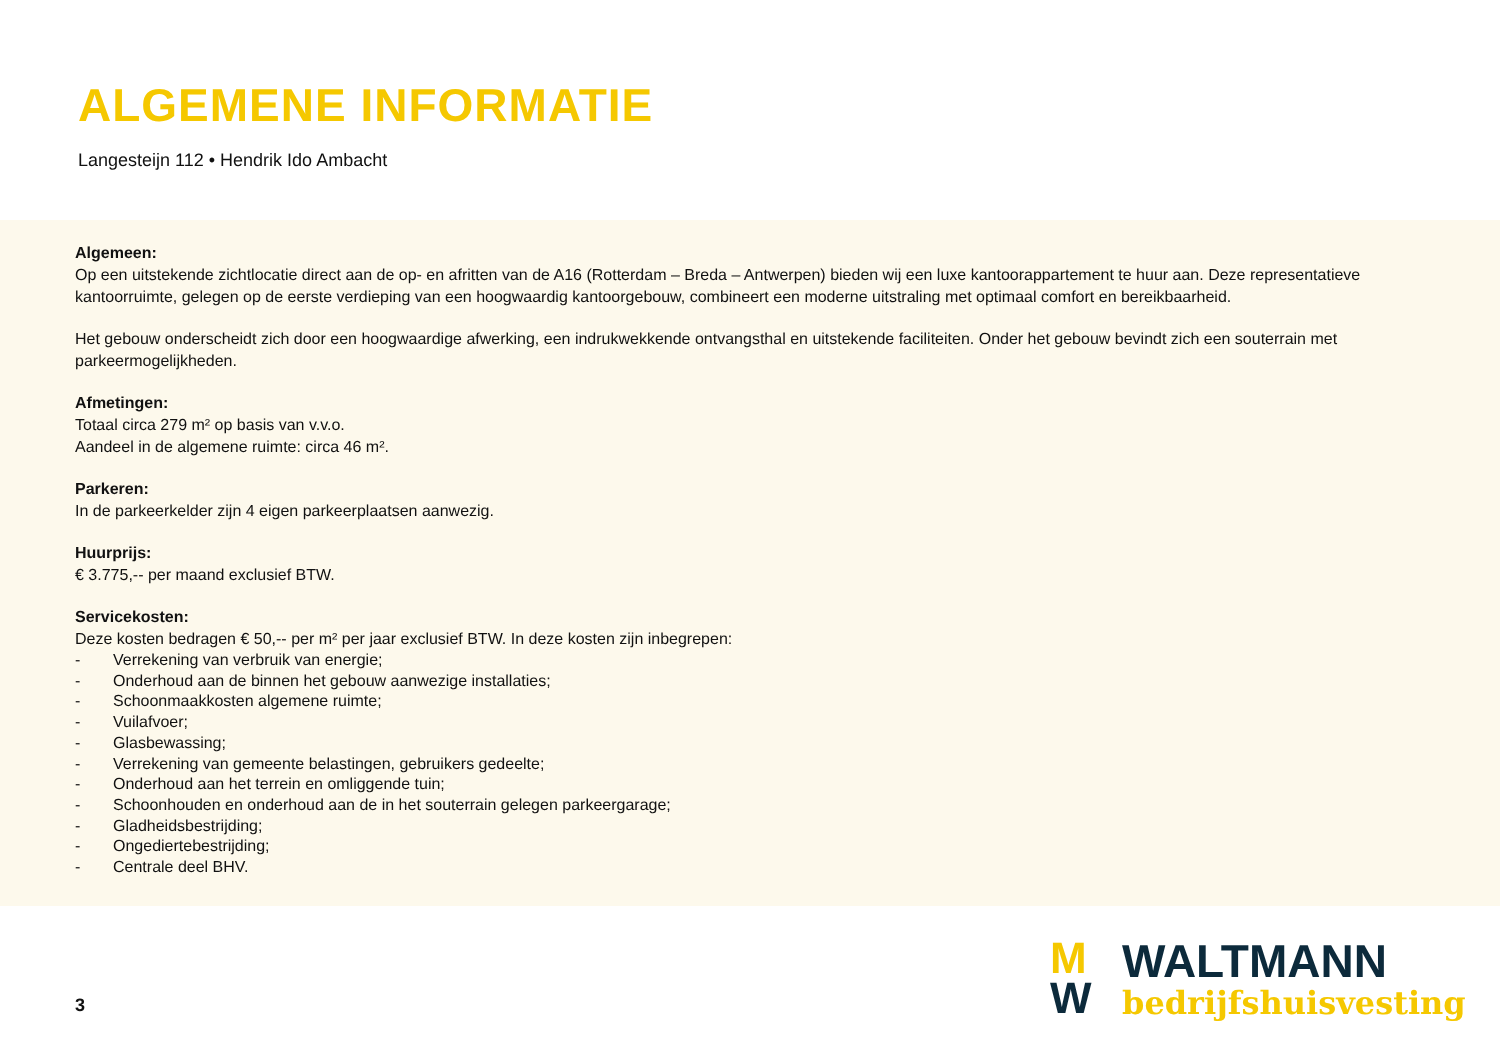ALGEMENE INFORMATIE
Langesteijn 112 • Hendrik Ido Ambacht
Algemeen:
Op een uitstekende zichtlocatie direct aan de op- en afritten van de A16 (Rotterdam – Breda – Antwerpen) bieden wij een luxe kantoorappartement te huur aan. Deze representatieve kantoorruimte, gelegen op de eerste verdieping van een hoogwaardig kantoorgebouw, combineert een moderne uitstraling met optimaal comfort en bereikbaarheid.
Het gebouw onderscheidt zich door een hoogwaardige afwerking, een indrukwekkende ontvangsthal en uitstekende faciliteiten. Onder het gebouw bevindt zich een souterrain met parkeermogelijkheden.
Afmetingen:
Totaal circa 279 m² op basis van v.v.o.
Aandeel in de algemene ruimte: circa 46 m².
Parkeren:
In de parkeerkelder zijn 4 eigen parkeerplaatsen aanwezig.
Huurprijs:
€ 3.775,-- per maand exclusief BTW.
Servicekosten:
Deze kosten bedragen € 50,-- per m² per jaar exclusief BTW. In deze kosten zijn inbegrepen:
- Verrekening van verbruik van energie;
- Onderhoud aan de binnen het gebouw aanwezige installaties;
- Schoonmaakkosten algemene ruimte;
- Vuilafvoer;
- Glasbewassing;
- Verrekening van gemeente belastingen, gebruikers gedeelte;
- Onderhoud aan het terrein en omliggende tuin;
- Schoonhouden en onderhoud aan de in het souterrain gelegen parkeergarage;
- Gladheidsbestrijding;
- Ongediertebestrijding;
- Centrale deel BHV.
3
M
W
WALTMANN
bedrijfshuisvesting